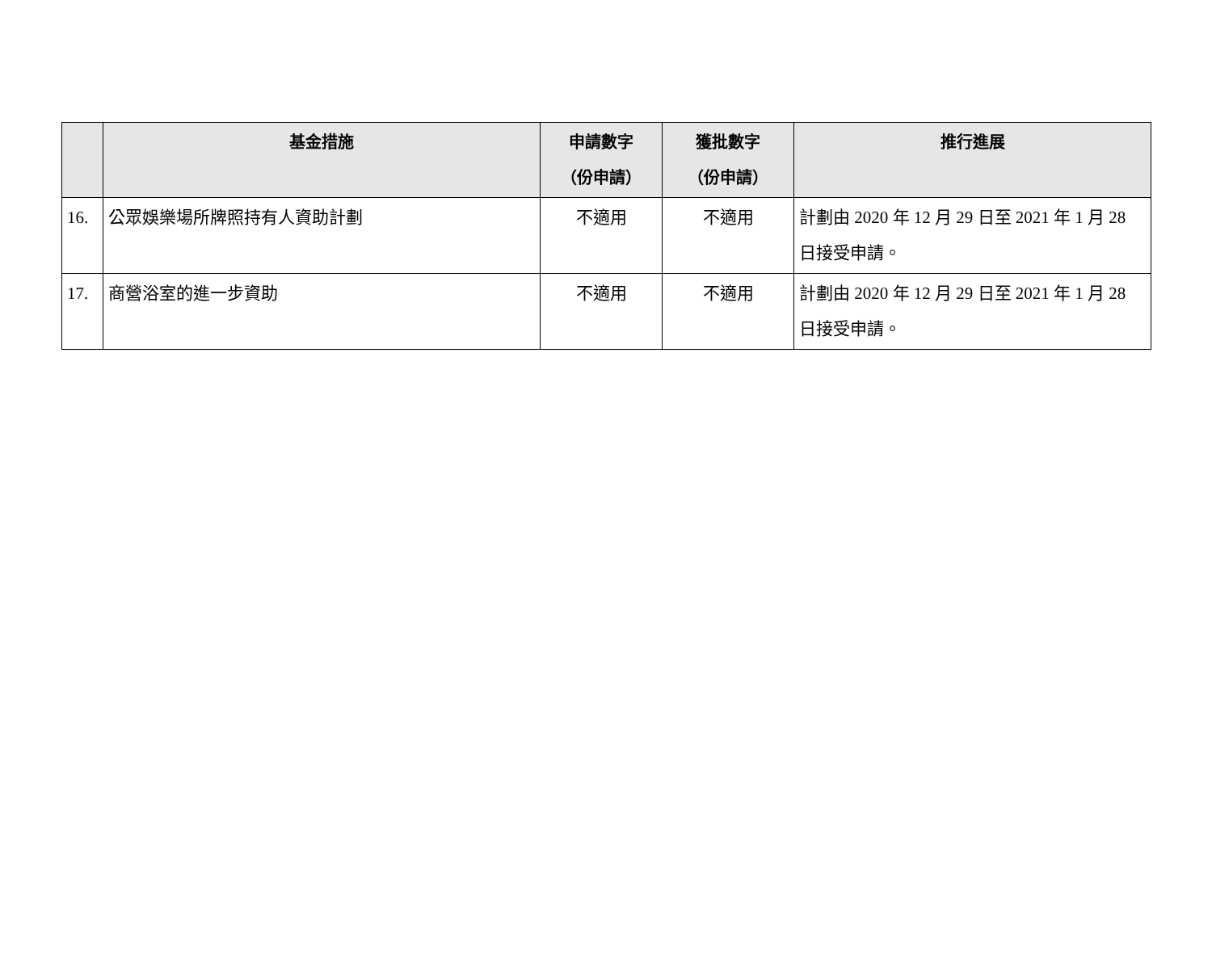| | 基金措施 | 申請數字 （份申請） | 獲批數字 （份申請） | 推行進展 |
| --- | --- | --- | --- | --- |
| 16. | 公眾娛樂場所牌照持有人資助計劃 | 不適用 | 不適用 | 計劃由 2020 年 12 月 29 日至 2021 年 1 月 28 日接受申請。 |
| 17. | 商營浴室的進一步資助 | 不適用 | 不適用 | 計劃由 2020 年 12 月 29 日至 2021 年 1 月 28 日接受申請。 |